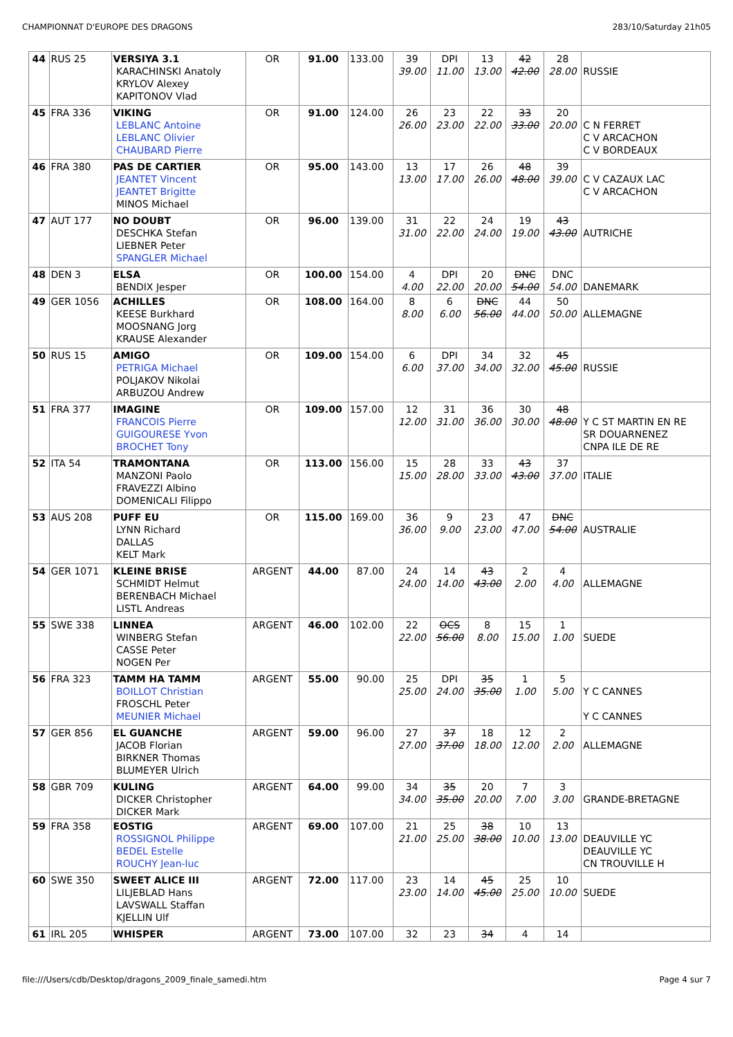CHAMPIONNAT D'EUROPE DES DRAGONS 283/10/Saturday 21h05
| 44 | RUS 25 | VERSIYA 3.1 KARACHINSKI Anatoly KRYLOV Alexey KAPITONOV Vlad | OR | 91.00 | 133.00 | 39 39.00 | DPI 11.00 | 13 13.00 | 42 42.00 | 28 28.00 | RUSSIE |
| 45 | FRA 336 | VIKING LEBLANC Antoine LEBLANC Olivier CHAUBARD Pierre | OR | 91.00 | 124.00 | 26 26.00 | 23 23.00 | 22 22.00 | 33 33.00 | 20 20.00 | C N FERRET C V ARCACHON C V BORDEAUX |
| 46 | FRA 380 | PAS DE CARTIER JEANTET Vincent JEANTET Brigitte MINOS Michael | OR | 95.00 | 143.00 | 13 13.00 | 17 17.00 | 26 26.00 | 48 48.00 | 39 39.00 | C V CAZAUX LAC C V ARCACHON |
| 47 | AUT 177 | NO DOUBT DESCHKA Stefan LIEBNER Peter SPANGLER Michael | OR | 96.00 | 139.00 | 31 31.00 | 22 22.00 | 24 24.00 | 19 19.00 | 43 43.00 | AUTRICHE |
| 48 | DEN 3 | ELSA BENDIX Jesper | OR | 100.00 | 154.00 | 4 4.00 | DPI 22.00 | 20 20.00 | DNC 54.00 | DNC 54.00 | DANEMARK |
| 49 | GER 1056 | ACHILLES KEESE Burkhard MOOSNANG Jorg KRAUSE Alexander | OR | 108.00 | 164.00 | 8 8.00 | 6 6.00 | DNC 56.00 | 44 44.00 | 50 50.00 | ALLEMAGNE |
| 50 | RUS 15 | AMIGO PETRIGA Michael POLJAKOV Nikolai ARBUZOU Andrew | OR | 109.00 | 154.00 | 6 6.00 | DPI 37.00 | 34 34.00 | 32 32.00 | 45 45.00 | RUSSIE |
| 51 | FRA 377 | IMAGINE FRANCOIS Pierre GUIGOURESE Yvon BROCHET Tony | OR | 109.00 | 157.00 | 12 12.00 | 31 31.00 | 36 36.00 | 30 30.00 | 48 48.00 | Y C ST MARTIN EN RE SR DOUARNENEZ CNPA ILE DE RE |
| 52 | ITA 54 | TRAMONTANA MANZONI Paolo FRAVEZZI Albino DOMENICALI Filippo | OR | 113.00 | 156.00 | 15 15.00 | 28 28.00 | 33 33.00 | 43 43.00 | 37 37.00 | ITALIE |
| 53 | AUS 208 | PUFF EU LYNN Richard DALLAS KELT Mark | OR | 115.00 | 169.00 | 36 36.00 | 9 9.00 | 23 23.00 | 47 47.00 | DNC 54.00 | AUSTRALIE |
| 54 | GER 1071 | KLEINE BRISE SCHMIDT Helmut BERENBACH Michael LISTL Andreas | ARGENT | 44.00 | 87.00 | 24 24.00 | 14 14.00 | 43 43.00 | 2 2.00 | 4 4.00 | ALLEMAGNE |
| 55 | SWE 338 | LINNEA WINBERG Stefan CASSE Peter NOGEN Per | ARGENT | 46.00 | 102.00 | 22 22.00 | OCS 56.00 | 8 8.00 | 15 15.00 | 1 1.00 | SUEDE |
| 56 | FRA 323 | TAMM HA TAMM BOILLOT Christian FROSCHL Peter MEUNIER Michael | ARGENT | 55.00 | 90.00 | 25 25.00 | DPI 24.00 | 35 35.00 | 1 1.00 | 5 5.00 | Y C CANNES Y C CANNES |
| 57 | GER 856 | EL GUANCHE JACOB Florian BIRKNER Thomas BLUMEYER Ulrich | ARGENT | 59.00 | 96.00 | 27 27.00 | 37 37.00 | 18 18.00 | 12 12.00 | 2 2.00 | ALLEMAGNE |
| 58 | GBR 709 | KULING DICKER Christopher DICKER Mark | ARGENT | 64.00 | 99.00 | 34 34.00 | 35 35.00 | 20 20.00 | 7 7.00 | 3 3.00 | GRANDE-BRETAGNE |
| 59 | FRA 358 | EOSTIG ROSSIGNOL Philippe BEDEL Estelle ROUCHY Jean-luc | ARGENT | 69.00 | 107.00 | 21 21.00 | 25 25.00 | 38 38.00 | 10 10.00 | 13 13.00 | DEAUVILLE YC DEAUVILLE YC CN TROUVILLE H |
| 60 | SWE 350 | SWEET ALICE III LILJEBLAD Hans LAVSWALL Staffan KJELLIN Ulf | ARGENT | 72.00 | 117.00 | 23 23.00 | 14 14.00 | 45 45.00 | 25 25.00 | 10 10.00 | SUEDE |
| 61 | IRL 205 | WHISPER | ARGENT | 73.00 | 107.00 | 32 | 23 | 34 | 4 | 14 | |
file:///Users/cdb/Desktop/dragons_2009_finale_samedi.htm Page 4 sur 7